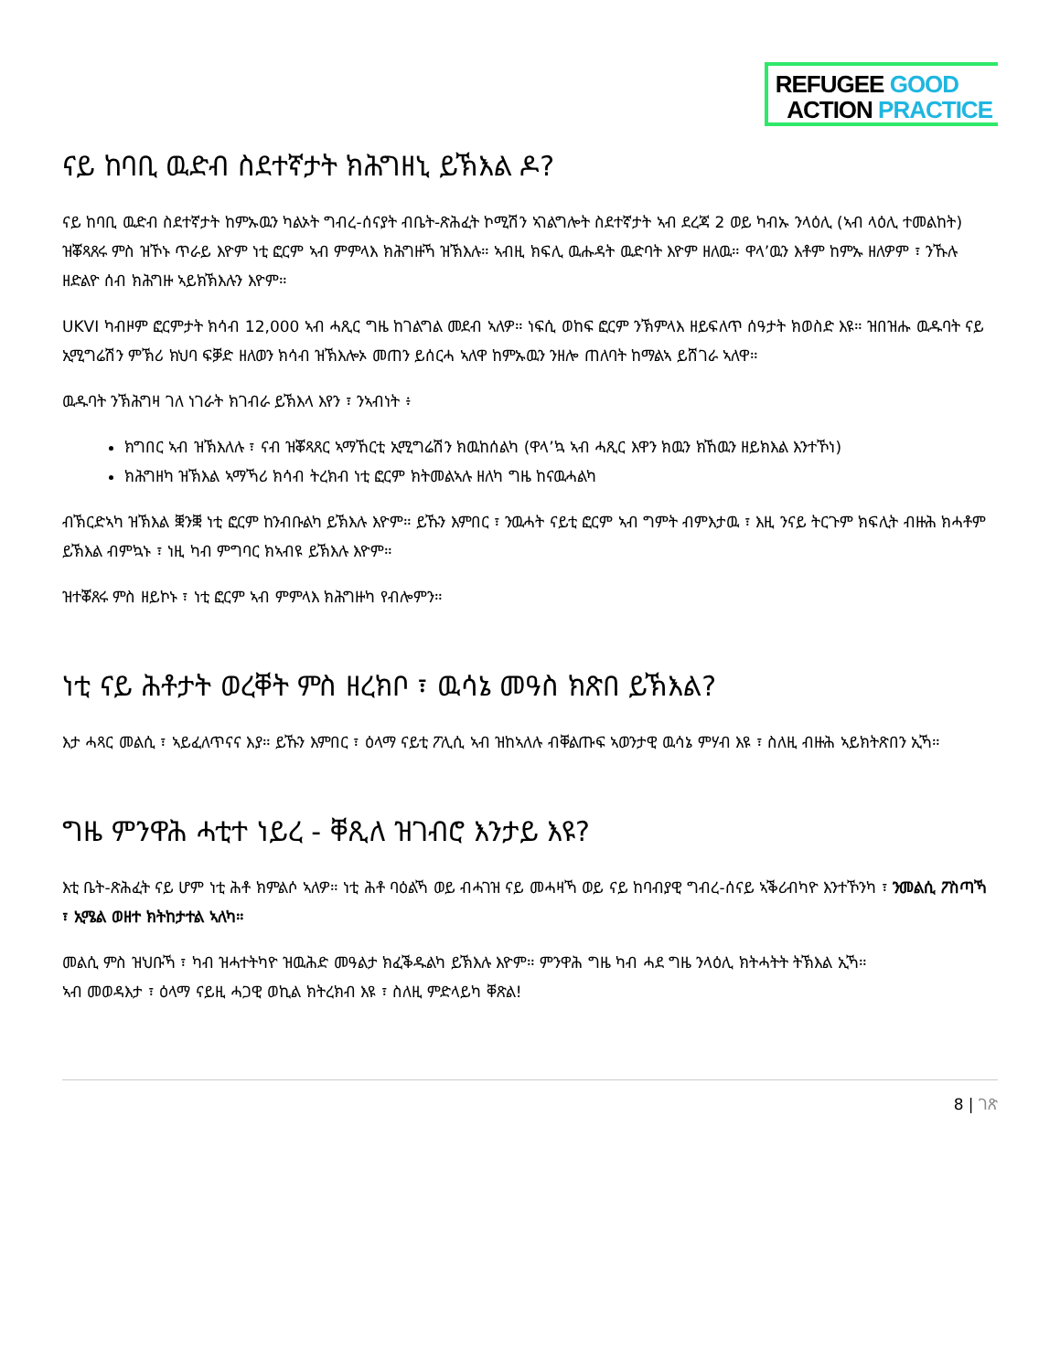REFUGEE GOOD
ACTION PRACTICE
ናይ ከባቢ ዉድብ ስደተኛታት ክሕግዘኒ ይኽእል ዶ?
ናይ ከባቢ ዉድብ ስደተኛታት ከምኡዉን ካልኦት ግብረ-ሰናያት ብቤት-ጽሕፈት ኮሚሽን ኣገልግሎት ስደተኛታት ኣብ ደረጃ 2 ወይ ካብኡ ንላዕሊ (ኣብ ላዕሊ ተመልከት) ዝቖጻጸሩ ምስ ዝኾኑ ጥራይ እዮም ነቲ ፎርም ኣብ ምምላእ ክሕግዙኻ ዝኽእሉ። ኣብዚ ክፍሊ ዉሑዳት ዉድባት እዮም ዘለዉ። ዋላ’ዉን እቶም ከምኡ ዘለዎም ፣ ንኹሉ ዘድልዮ ሰብ ክሕግዙ ኣይክኽእሉን እዮም።
UKVI ካብዞም ፎርምታት ክሳብ 12,000 ኣብ ሓጺር ግዜ ከገልግል መደብ ኣለዎ። ነፍሲ ወከፍ ፎርም ንኽምላእ ዘይፍለጥ ሰዓታት ክወስድ እዩ። ዝበዝሑ ዉዱባት ናይ ኢሚግሬሽን ምኽሪ ክህባ ፍቓድ ዘለወን ክሳብ ዝኽእሎኦ መጠን ይሰርሓ ኣለዋ ከምኡዉን ንዘሎ ጠለባት ከማልኣ ይሸገራ ኣለዋ።
ዉዱባት ንኽሕግዛ ገለ ነገራት ክገብራ ይኽእላ እየን ፣ ንኣብነት ፥
ክግበር ኣብ ዝኽእለሉ ፣ ናብ ዝቖጻጸር ኣማኸርቲ ኢሚግሬሽን ክዉከሰልካ (ዋላ’ኳ ኣብ ሓጺር እዋን ክዉን ክኸዉን ዘይክእል እንተኾነ)
ክሕግዘካ ዝኽእል ኣማኻሪ ክሳብ ትረክብ ነቲ ፎርም ክትመልኣሉ ዘለካ ግዜ ከናዉሓልካ
ብኽርድኣካ ዝኽእል ቛንቛ ነቲ ፎርም ከንብቡልካ ይኽእሉ እዮም። ይኹን እምበር ፣ ንዉሓት ናይቲ ፎርም ኣብ ግምት ብምእታዉ ፣ እዚ ንናይ ትርጉም ክፍሊት ብዙሕ ክሓቶም ይኽእል ብምኳኑ ፣ ነዚ ካብ ምግባር ክኣብዩ ይኽእሉ እዮም።
ዝተቖጸሩ ምስ ዘይኮኑ ፣ ነቲ ፎርም ኣብ ምምላእ ክሕግዙካ የብሎምን።
ነቲ ናይ ሕቶታት ወረቐት ምስ ዘረክቦ ፣ ዉሳኔ መዓስ ክጽበ ይኽእል?
እታ ሓጻር መልሲ ፣ ኣይፈለጥናና እያ። ይኹን እምበር ፣ ዕላማ ናይቲ ፖሊሲ ኣብ ዝከኣለሉ ብቐልጡፍ ኣወንታዊ ዉሳኔ ምሃብ እዩ ፣ ስለዚ ብዙሕ ኣይክትጽበን ኢኻ።
ግዜ ምንዋሕ ሓቲተ ነይረ - ቐጺለ ዝገብሮ እንታይ እዩ?
እቲ ቤት-ጽሕፈት ናይ ሆም ነቲ ሕቶ ክምልሶ ኣለዎ። ነቲ ሕቶ ባዕልኻ ወይ ብሓገዝ ናይ መሓዛኻ ወይ ናይ ከባብያዊ ግብረ-ሰናይ ኣቕሪብካዮ እንተኾንካ ፣ ንመልሲ ፖስጣኻ ፣ ኢሜል ወዘተ ክትከታተል ኣለካ።
መልሲ ምስ ዝህቡኻ ፣ ካብ ዝሓተትካዮ ዝዉሕድ መዓልታ ክፈቕዱልካ ይኽእሉ እዮም። ምንዋሕ ግዜ ካብ ሓደ ግዜ ንላዕሊ ክትሓትት ትኽእል ኢኻ።
ኣብ መወዳእታ ፣ ዕላማ ናይዚ ሓጋዊ ወኪል ክትረክብ እዩ ፣ ስለዚ ምድላይካ ቐጽል!
8 | ገጽ